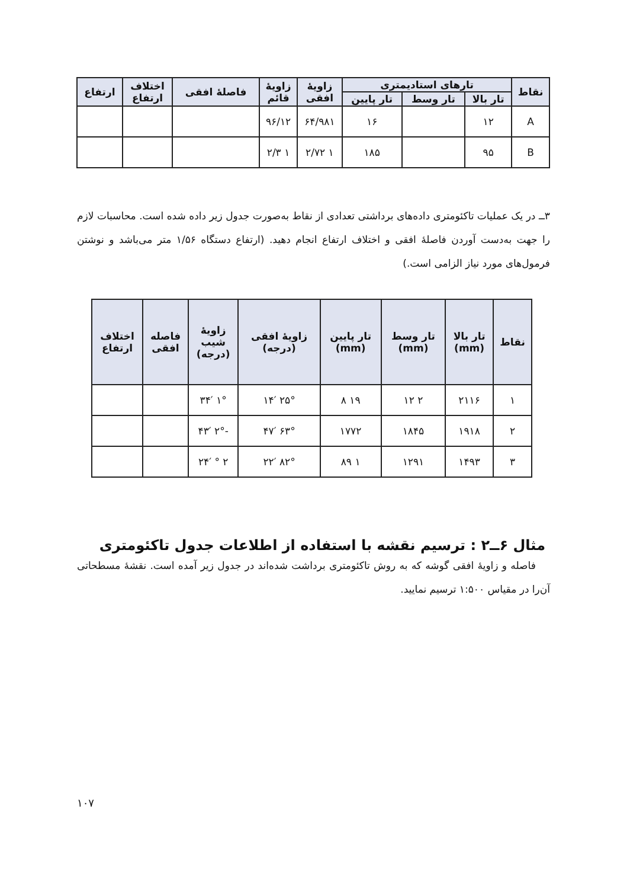| نقاط | تارهای استادیمتری | | | زاویهٔ افقی | زاویهٔ قائم | فاصلهٔ افقی | اختلاف ارتفاع | ارتفاع |
| --- | --- | --- | --- | --- | --- | --- | --- | --- |
| | تار بالا | تار وسط | تار پایین | | | | | |
| A | ۱۲ | | ۱۶ | ۶۴/۹۸۱ | ۹۶/۱۲ | | | |
| B | ۹۵ | | ۱۸۵ | ۱ ۲/۷۲ | ۱ ۲/۳ | | | |
۳ــ در یک عملیات تاکئومتری داده‌های برداشتی تعدادی از نقاط به‌صورت جدول زیر داده شده است. محاسبات لازم را جهت به‌دست آوردن فاصلهٔ افقی و اختلاف ارتفاع انجام دهید. (ارتفاع دستگاه ۱/۵۶ متر می‌باشد و نوشتن فرمول‌های مورد نیاز الزامی است.)
| نقاط | تار بالا (mm) | تار وسط (mm) | تار پایین (mm) | زاویهٔ افقی (درجه) | زاویهٔ شیب (درجه) | فاصله افقی | اختلاف ارتفاع |
| --- | --- | --- | --- | --- | --- | --- | --- |
| ۱ | ۲۱۱۶ | ۲ ۱۲ | ۱۹ ۸ | ۲۵° ۱۴′ | ۱° ۳۴′ | | |
| ۲ | ۱۹۱۸ | ۱۸۴۵ | ۱۷۷۲ | ۶۳° ۴۷′ | -۲° ۴۳′ | | |
| ۳ | ۱۴۹۳ | ۱۲۹۱ | ۱ ۸۹ | ۸۲° ۲۲′ | ۲ ° ۲۴′ | | |
مثال ۶ــ۲ : ترسیم نقشه با استفاده از اطلاعات جدول تاکئومتری
فاصله و زاویهٔ افقی گوشه که به روش تاکئومتری برداشت شده‌اند در جدول زیر آمده است. نقشهٔ مسطحاتی آن‌را در مقیاس ۱:۵۰۰ ترسیم نمایید.
۱۰۷